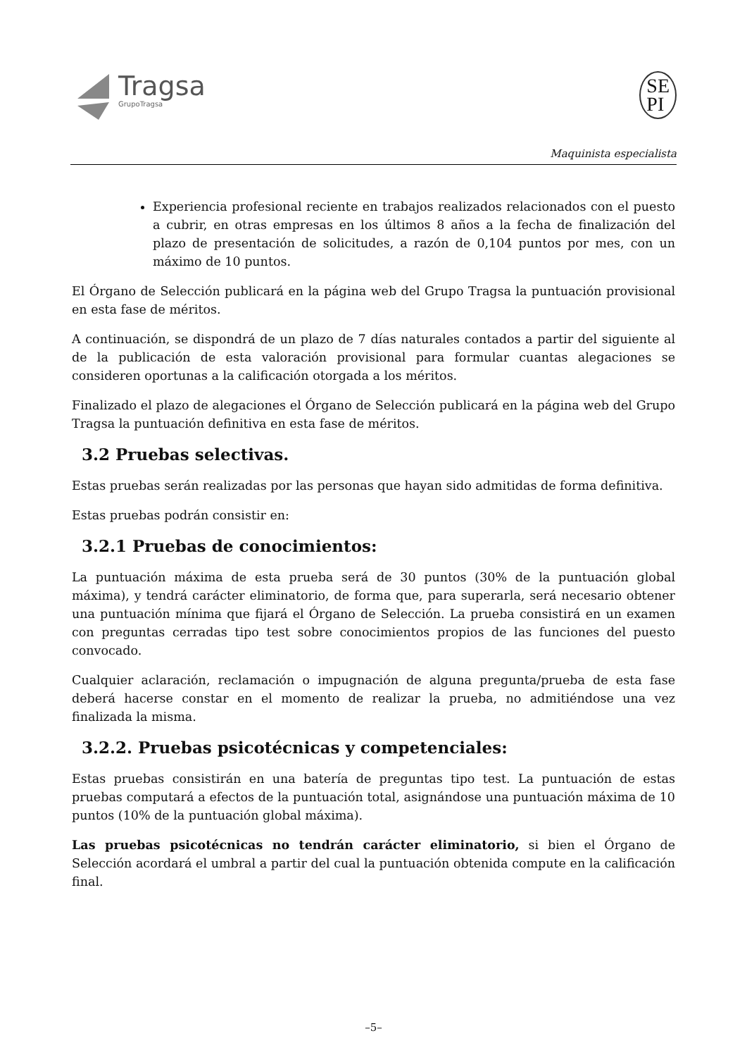Tragsa
GrupoTragsa
SE
PI
Maquinista especialista
Experiencia profesional reciente en trabajos realizados relacionados con el puesto a cubrir, en otras empresas en los últimos 8 años a la fecha de finalización del plazo de presentación de solicitudes, a razón de 0,104 puntos por mes, con un máximo de 10 puntos.
El Órgano de Selección publicará en la página web del Grupo Tragsa la puntuación provisional en esta fase de méritos.
A continuación, se dispondrá de un plazo de 7 días naturales contados a partir del siguiente al de la publicación de esta valoración provisional para formular cuantas alegaciones se consideren oportunas a la calificación otorgada a los méritos.
Finalizado el plazo de alegaciones el Órgano de Selección publicará en la página web del Grupo Tragsa la puntuación definitiva en esta fase de méritos.
3.2 Pruebas selectivas.
Estas pruebas serán realizadas por las personas que hayan sido admitidas de forma definitiva.
Estas pruebas podrán consistir en:
3.2.1 Pruebas de conocimientos:
La puntuación máxima de esta prueba será de 30 puntos (30% de la puntuación global máxima), y tendrá carácter eliminatorio, de forma que, para superarla, será necesario obtener una puntuación mínima que fijará el Órgano de Selección. La prueba consistirá en un examen con preguntas cerradas tipo test sobre conocimientos propios de las funciones del puesto convocado.
Cualquier aclaración, reclamación o impugnación de alguna pregunta/prueba de esta fase deberá hacerse constar en el momento de realizar la prueba, no admitiéndose una vez finalizada la misma.
3.2.2. Pruebas psicotécnicas y competenciales:
Estas pruebas consistirán en una batería de preguntas tipo test. La puntuación de estas pruebas computará a efectos de la puntuación total, asignándose una puntuación máxima de 10 puntos (10% de la puntuación global máxima).
Las pruebas psicotécnicas no tendrán carácter eliminatorio, si bien el Órgano de Selección acordará el umbral a partir del cual la puntuación obtenida compute en la calificación final.
–5–